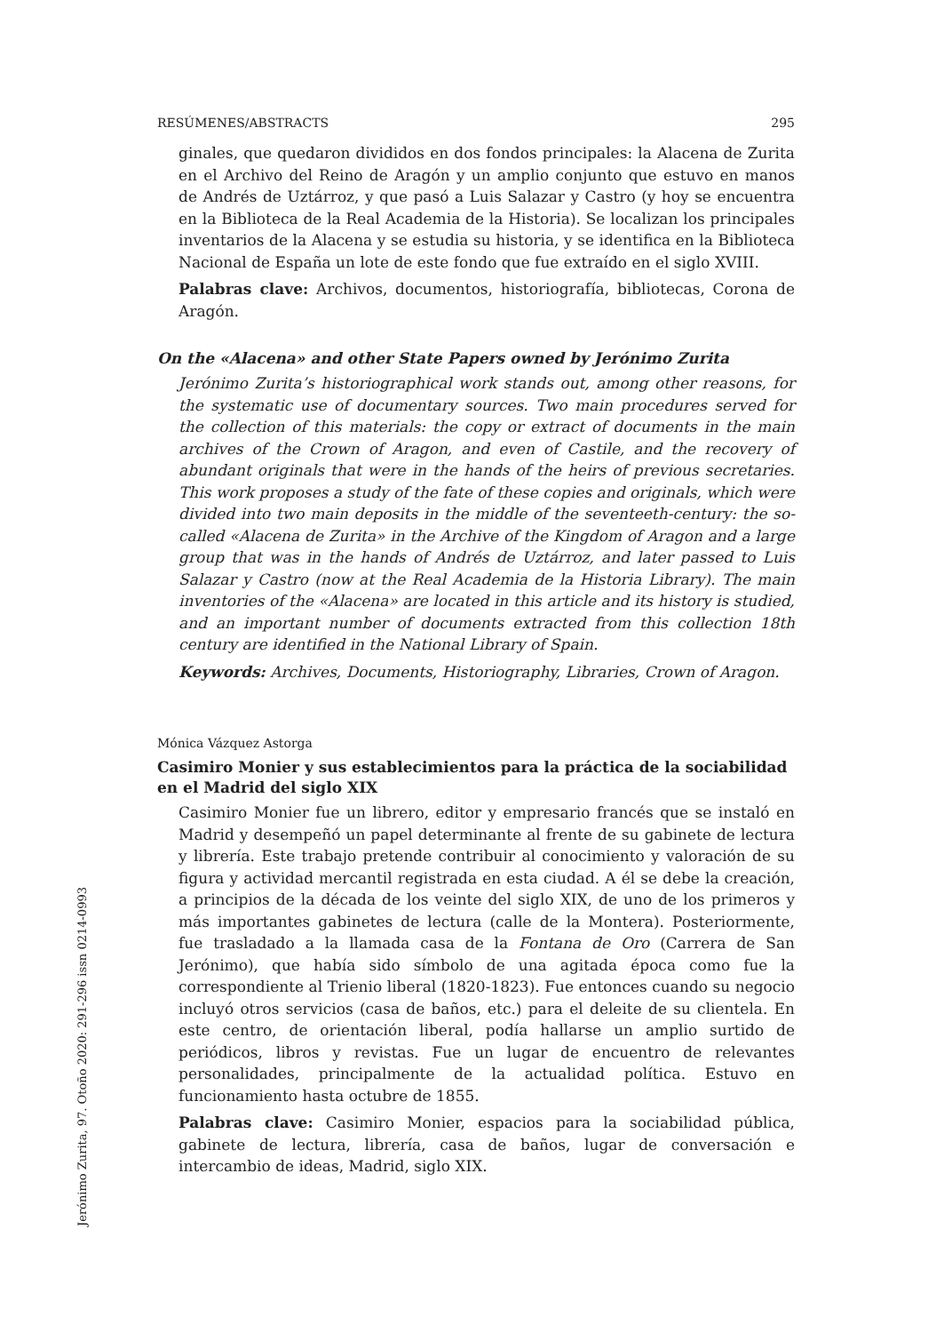RESÚMENES/ABSTRACTS 295
ginales, que quedaron divididos en dos fondos principales: la Alacena de Zurita en el Archivo del Reino de Aragón y un amplio conjunto que estuvo en manos de Andrés de Uztárroz, y que pasó a Luis Salazar y Castro (y hoy se encuentra en la Biblioteca de la Real Academia de la Historia). Se localizan los principales inventarios de la Alacena y se estudia su historia, y se identifica en la Biblioteca Nacional de España un lote de este fondo que fue extraído en el siglo XVIII.
Palabras clave: Archivos, documentos, historiografía, bibliotecas, Corona de Aragón.
On the «Alacena» and other State Papers owned by Jerónimo Zurita
Jerónimo Zurita’s historiographical work stands out, among other reasons, for the systematic use of documentary sources. Two main procedures served for the collection of this materials: the copy or extract of documents in the main archives of the Crown of Aragon, and even of Castile, and the recovery of abundant originals that were in the hands of the heirs of previous secretaries. This work proposes a study of the fate of these copies and originals, which were divided into two main deposits in the middle of the seventeeth-century: the so-called «Alacena de Zurita» in the Archive of the Kingdom of Aragon and a large group that was in the hands of Andrés de Uztárroz, and later passed to Luis Salazar y Castro (now at the Real Academia de la Historia Library). The main inventories of the «Alacena» are located in this article and its history is studied, and an important number of documents extracted from this collection 18th century are identified in the National Library of Spain.
Keywords: Archives, Documents, Historiography, Libraries, Crown of Aragon.
Mónica Vázquez Astorga
Casimiro Monier y sus establecimientos para la práctica de la sociabilidad en el Madrid del siglo XIX
Casimiro Monier fue un librero, editor y empresario francés que se instaló en Madrid y desempeñó un papel determinante al frente de su gabinete de lectura y librería. Este trabajo pretende contribuir al conocimiento y valoración de su figura y actividad mercantil registrada en esta ciudad. A él se debe la creación, a principios de la década de los veinte del siglo XIX, de uno de los primeros y más importantes gabinetes de lectura (calle de la Montera). Posteriormente, fue trasladado a la llamada casa de la Fontana de Oro (Carrera de San Jerónimo), que había sido símbolo de una agitada época como fue la correspondiente al Trienio liberal (1820-1823). Fue entonces cuando su negocio incluyó otros servicios (casa de baños, etc.) para el deleite de su clientela. En este centro, de orientación liberal, podía hallarse un amplio surtido de periódicos, libros y revistas. Fue un lugar de encuentro de relevantes personalidades, principalmente de la actualidad política. Estuvo en funcionamiento hasta octubre de 1855.
Palabras clave: Casimiro Monier, espacios para la sociabilidad pública, gabinete de lectura, librería, casa de baños, lugar de conversación e intercambio de ideas, Madrid, siglo XIX.
Jerónimo Zurita, 97. Otoño 2020: 291-296 issn 0214-0993